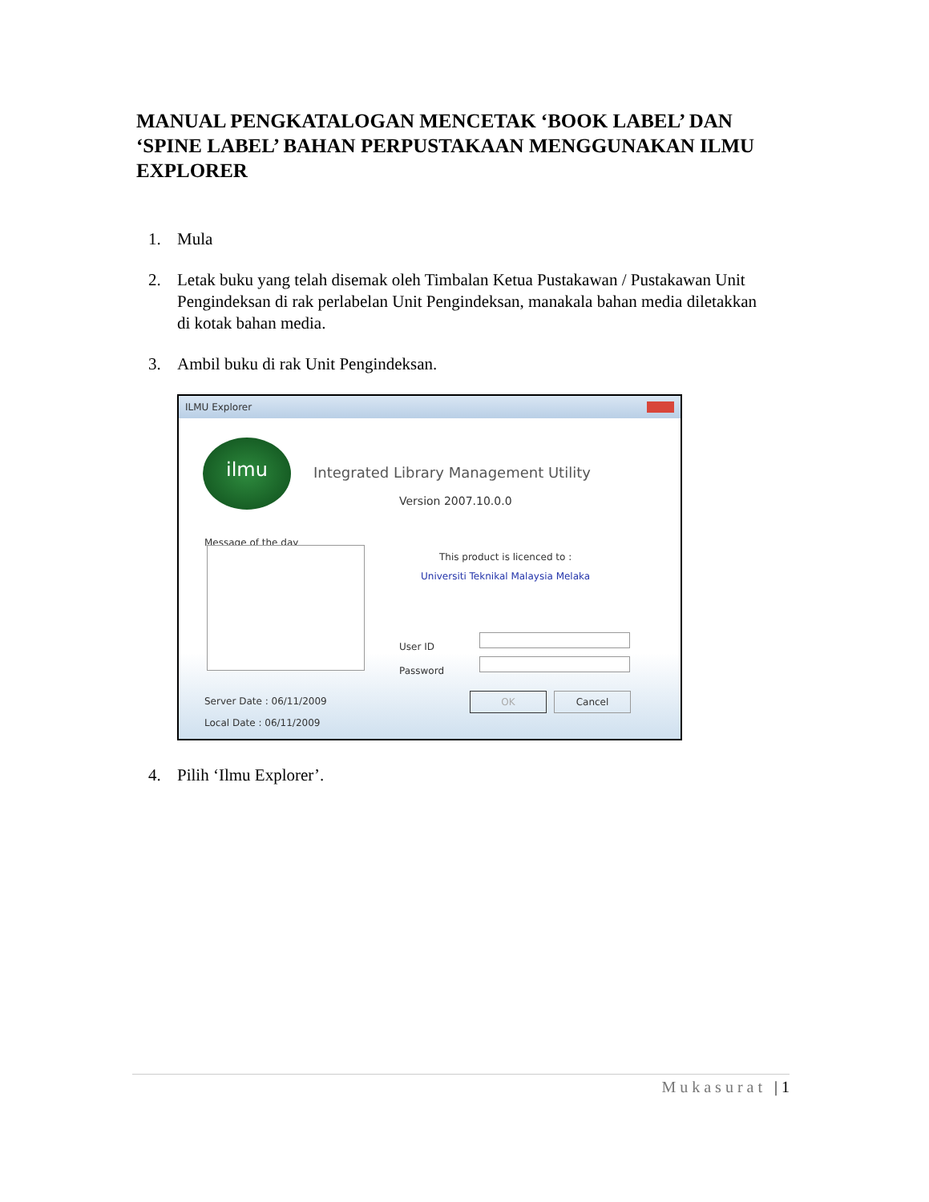MANUAL PENGKATALOGAN MENCETAK ‘BOOK LABEL’ DAN ‘SPINE LABEL’ BAHAN PERPUSTAKAAN MENGGUNAKAN ILMU EXPLORER
1. Mula
2. Letak buku yang telah disemak oleh Timbalan Ketua Pustakawan / Pustakawan Unit Pengindeksan di rak perlabelan Unit Pengindeksan, manakala bahan media diletakkan di kotak bahan media.
3. Ambil buku di rak Unit Pengindeksan.
ILMU Explorer
ilmu
Integrated Library Management Utility
Version 2007.10.0.0
Message of the day
This product is licenced to :
Universiti Teknikal Malaysia Melaka
User ID
Password
Server Date : 06/11/2009
Local Date : 06/11/2009
OK Cancel
4. Pilih ‘Ilmu Explorer’.
Mukasurat | 1